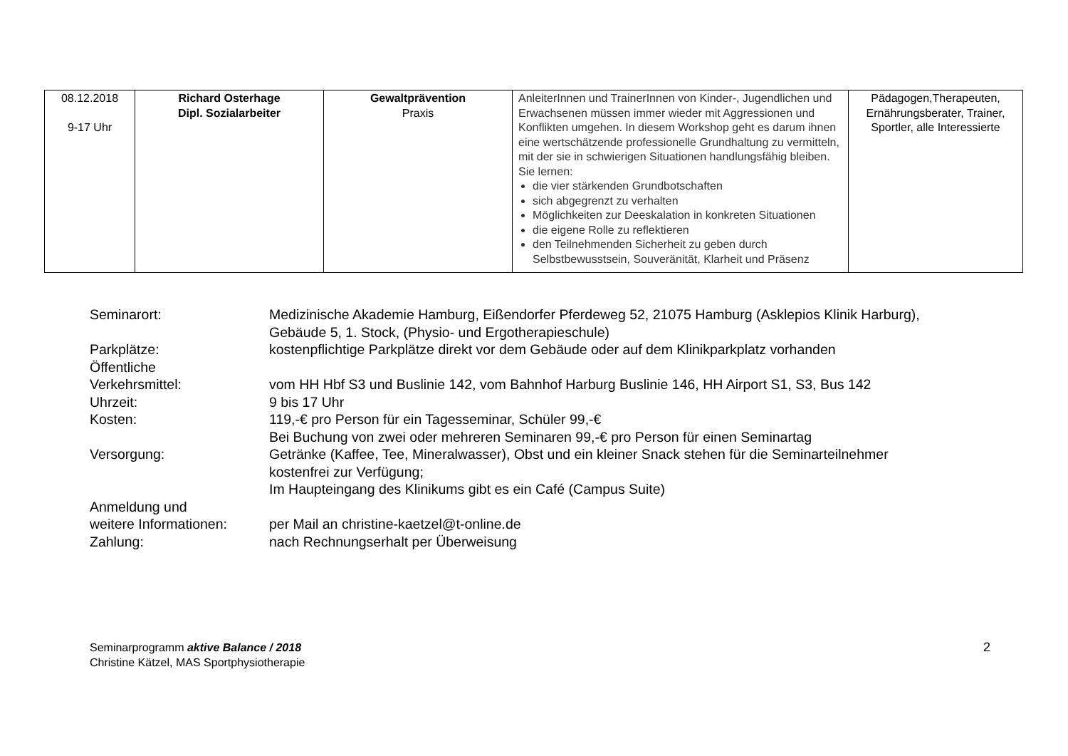| 08.12.2018 9-17 Uhr | Richard Osterhage Dipl. Sozialarbeiter | Gewaltprävention Praxis | AnleiterInnen und TrainerInnen von Kinder-, Jugendlichen und Erwachsenen müssen immer wieder mit Aggressionen und Konflikten umgehen. In diesem Workshop geht es darum ihnen eine wertschätzende professionelle Grundhaltung zu vermitteln, mit der sie in schwierigen Situationen handlungsfähig bleiben. Sie lernen: die vier stärkenden Grundbotschaften sich abgegrenzt zu verhalten Möglichkeiten zur Deeskalation in konkreten Situationen die eigene Rolle zu reflektieren den Teilnehmenden Sicherheit zu geben durch Selbstbewusstsein, Souveränität, Klarheit und Präsenz | Pädagogen,Therapeuten, Ernährungsberater, Trainer, Sportler, alle Interessierte |
| Seminarort: | Medizinische Akademie Hamburg, Eißendorfer Pferdeweg 52, 21075 Hamburg (Asklepios Klinik Harburg), Gebäude 5, 1. Stock, (Physio- und Ergotherapieschule) |
| Parkplätze: | kostenpflichtige Parkplätze direkt vor dem Gebäude oder auf dem Klinikparkplatz vorhanden |
| Öffentliche Verkehrsmittel: | vom HH Hbf S3 und Buslinie 142, vom Bahnhof Harburg Buslinie 146, HH Airport S1, S3, Bus 142 |
| Uhrzeit: | 9 bis 17 Uhr |
| Kosten: | 119,-€ pro Person für ein Tagesseminar, Schüler 99,-€ Bei Buchung von zwei oder mehreren Seminaren 99,-€ pro Person für einen Seminartag |
| Versorgung: | Getränke (Kaffee, Tee, Mineralwasser), Obst und ein kleiner Snack stehen für die Seminarteilnehmer kostenfrei zur Verfügung; Im Haupteingang des Klinikums gibt es ein Café (Campus Suite) |
| Anmeldung und weitere Informationen: | per Mail an christine-kaetzel@t-online.de |
| Zahlung: | nach Rechnungserhalt per Überweisung |
Seminarprogramm aktive Balance / 2018
Christine Kätzel, MAS Sportphysiotherapie
2